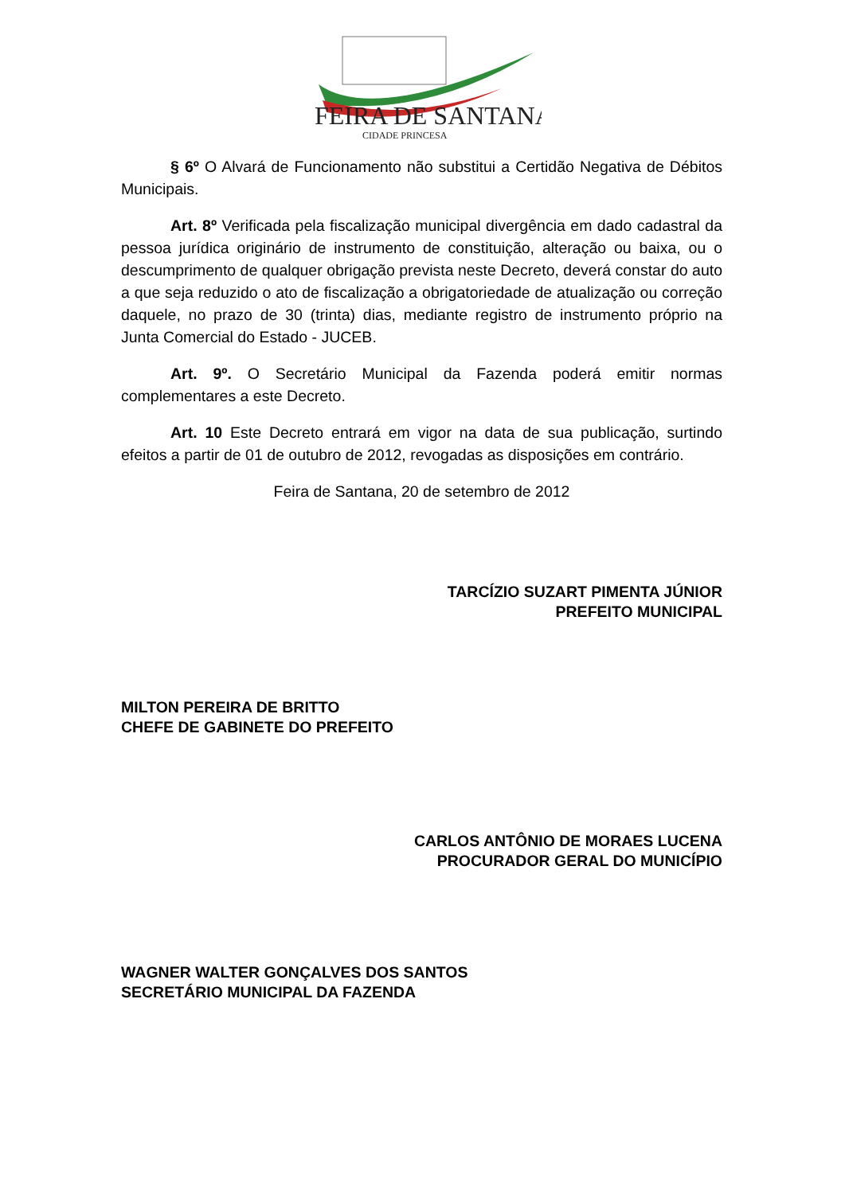FEIRA DE SANTANA
CIDADE PRINCESA
§ 6º O Alvará de Funcionamento não substitui a Certidão Negativa de Débitos Municipais.
Art. 8º Verificada pela fiscalização municipal divergência em dado cadastral da pessoa jurídica originário de instrumento de constituição, alteração ou baixa, ou o descumprimento de qualquer obrigação prevista neste Decreto, deverá constar do auto a que seja reduzido o ato de fiscalização a obrigatoriedade de atualização ou correção daquele, no prazo de 30 (trinta) dias, mediante registro de instrumento próprio na Junta Comercial do Estado - JUCEB.
Art. 9º. O Secretário Municipal da Fazenda poderá emitir normas complementares a este Decreto.
Art. 10 Este Decreto entrará em vigor na data de sua publicação, surtindo efeitos a partir de 01 de outubro de 2012, revogadas as disposições em contrário.
Feira de Santana, 20 de setembro de 2012
TARCÍZIO SUZART PIMENTA JÚNIOR
PREFEITO MUNICIPAL
MILTON PEREIRA DE BRITTO
CHEFE DE GABINETE DO PREFEITO
CARLOS ANTÔNIO DE MORAES LUCENA
PROCURADOR GERAL DO MUNICÍPIO
WAGNER WALTER GONÇALVES DOS SANTOS
SECRETÁRIO MUNICIPAL DA FAZENDA